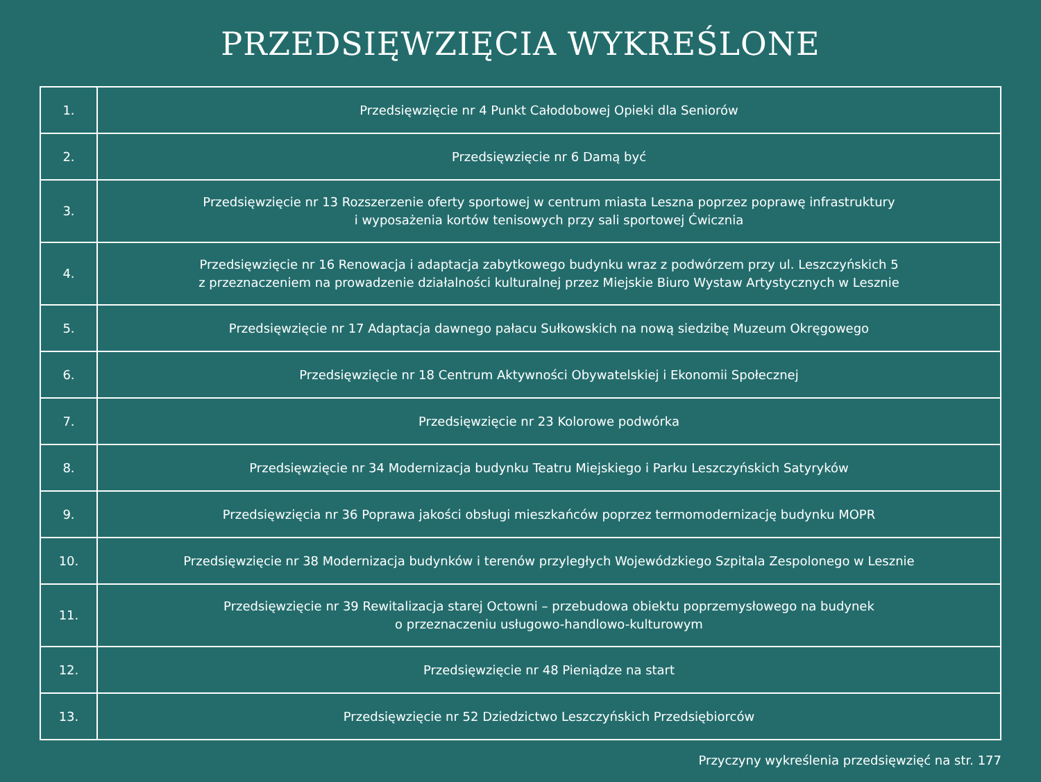PRZEDSIĘWZIĘCIA WYKREŚLONE
| 1. | Przedsięwzięcie nr 4 Punkt Całodobowej Opieki dla Seniorów |
| 2. | Przedsięwzięcie nr 6 Damą być |
| 3. | Przedsięwzięcie nr 13 Rozszerzenie oferty sportowej w centrum miasta Leszna poprzez poprawę infrastruktury i wyposażenia kortów tenisowych przy sali sportowej Ćwicznia |
| 4. | Przedsięwzięcie nr 16 Renowacja i adaptacja zabytkowego budynku wraz z podwórzem przy ul. Leszczyńskich 5 z przeznaczeniem na prowadzenie działalności kulturalnej przez Miejskie Biuro Wystaw Artystycznych w Lesznie |
| 5. | Przedsięwzięcie nr 17 Adaptacja dawnego pałacu Sułkowskich na nową siedzibę Muzeum Okręgowego |
| 6. | Przedsięwzięcie nr 18 Centrum Aktywności Obywatelskiej i Ekonomii Społecznej |
| 7. | Przedsięwzięcie nr 23 Kolorowe podwórka |
| 8. | Przedsięwzięcie nr 34 Modernizacja budynku Teatru Miejskiego i Parku Leszczyńskich Satyryków |
| 9. | Przedsięwzięcia nr 36 Poprawa jakości obsługi mieszkańców poprzez termomodernizację budynku MOPR |
| 10. | Przedsięwzięcie nr 38 Modernizacja budynków i terenów przyległych Wojewódzkiego Szpitala Zespolonego w Lesznie |
| 11. | Przedsięwzięcie nr 39 Rewitalizacja starej Octowni – przebudowa obiektu poprzemysłowego na budynek o przeznaczeniu usługowo-handlowo-kulturowym |
| 12. | Przedsięwzięcie nr 48 Pieniądze na start |
| 13. | Przedsięwzięcie nr 52 Dziedzictwo Leszczyńskich Przedsiębiorców |
Przyczyny wykreślenia przedsięwzięć na str. 177